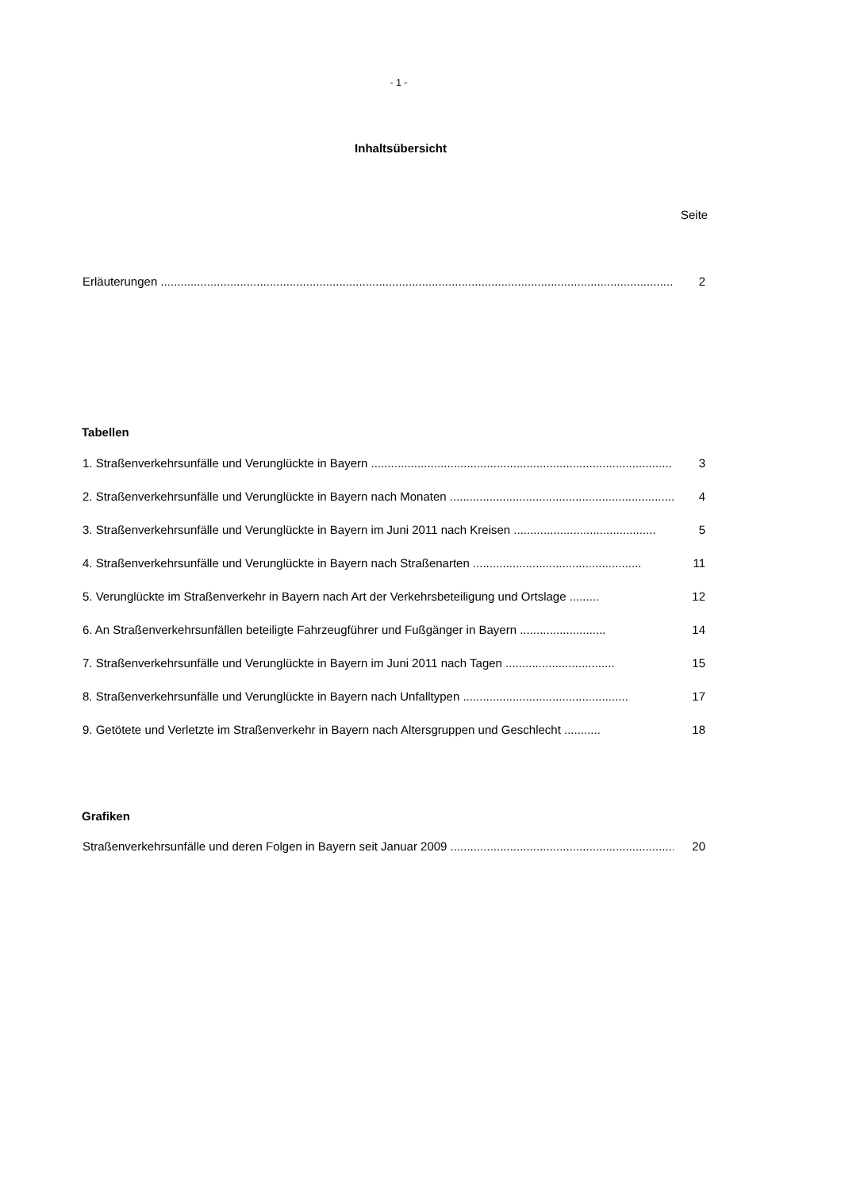- 1 -
Inhaltsübersicht
Seite
Erläuterungen .................................................................................................................................................................. 2
Tabellen
1. Straßenverkehrsunfälle und Verunglückte in Bayern ........................................................................................... 3
2. Straßenverkehrsunfälle und Verunglückte in Bayern nach Monaten ...................................................................... 4
3. Straßenverkehrsunfälle und Verunglückte in Bayern im Juni 2011 nach Kreisen ........................................... 5
4. Straßenverkehrsunfälle und Verunglückte in Bayern nach Straßenarten ................................................... 11
5. Verunglückte im Straßenverkehr in Bayern nach Art der Verkehrsbeteiligung und Ortslage ......... 12
6. An Straßenverkehrsunfällen beteiligte Fahrzeugführer und Fußgänger in Bayern .......................... 14
7. Straßenverkehrsunfälle und Verunglückte in Bayern im Juni 2011 nach Tagen ................................. 15
8. Straßenverkehrsunfälle und Verunglückte in Bayern nach Unfalltypen .................................................. 17
9. Getötete und Verletzte im Straßenverkehr in Bayern nach Altersgruppen und Geschlecht ........... 18
Grafiken
Straßenverkehrsunfälle und deren Folgen in Bayern seit Januar 2009 ......................................................................... 20